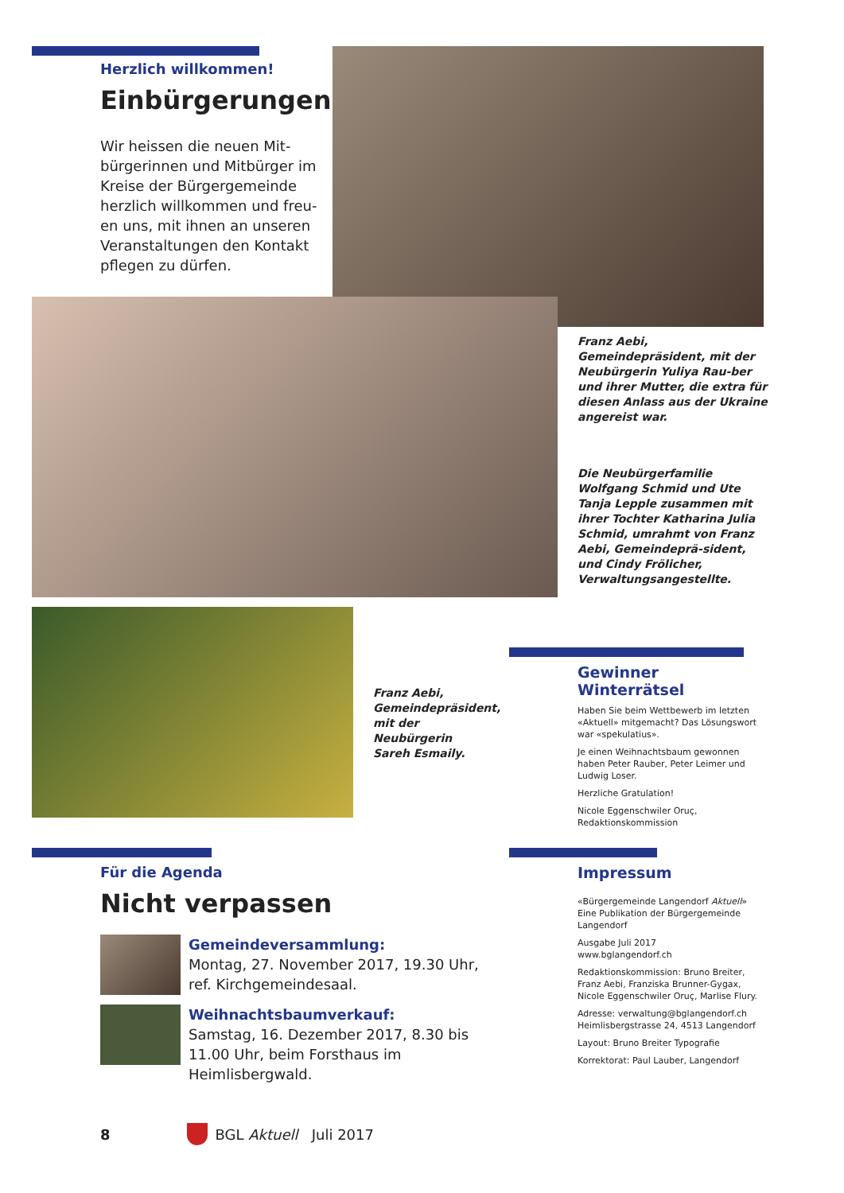Herzlich willkommen!
Einbürgerungen
Wir heissen die neuen Mit-bürgerinnen und Mitbürger im Kreise der Bürgergemeinde herzlich willkommen und freu-en uns, mit ihnen an unseren Veranstaltungen den Kontakt pflegen zu dürfen.
Franz Aebi, Gemeindepräsident, mit der Neubürgerin Yuliya Rau-ber und ihrer Mutter, die extra für diesen Anlass aus der Ukraine angereist war.
Die Neubürgerfamilie Wolfgang Schmid und Ute Tanja Lepple zusammen mit ihrer Tochter Katharina Julia Schmid, umrahmt von Franz Aebi, Gemeindeprä-sident, und Cindy Frölicher, Verwaltungsangestellte.
Franz Aebi, Gemeindepräsident, mit der Neubürgerin Sareh Esmaily.
Gewinner Winterrätsel
Haben Sie beim Wettbewerb im letzten «Aktuell» mitgemacht? Das Lösungswort war «spekulatius».
Je einen Weihnachtsbaum gewonnen haben Peter Rauber, Peter Leimer und Ludwig Loser.
Herzliche Gratulation!
Nicole Eggenschwiler Oruç, Redaktionskommission
Für die Agenda
Nicht verpassen
Gemeindeversammlung:
Montag, 27. November 2017, 19.30 Uhr, ref. Kirchgemeindesaal.
Weihnachtsbaumverkauf:
Samstag, 16. Dezember 2017, 8.30 bis 11.00 Uhr, beim Forsthaus im Heimlisbergwald.
Impressum
«Bürgergemeinde Langendorf Aktuell» Eine Publikation der Bürgergemeinde Langendorf
Ausgabe Juli 2017
www.bglangendorf.ch
Redaktionskommission: Bruno Breiter, Franz Aebi, Franziska Brunner-Gygax, Nicole Eggenschwiler Oruç, Marlise Flury.
Adresse: verwaltung@bglangendorf.ch Heimlisbergstrasse 24, 4513 Langendorf
Layout: Bruno Breiter Typografie
Korrektorat: Paul Lauber, Langendorf
8 BGL Aktuell Juli 2017